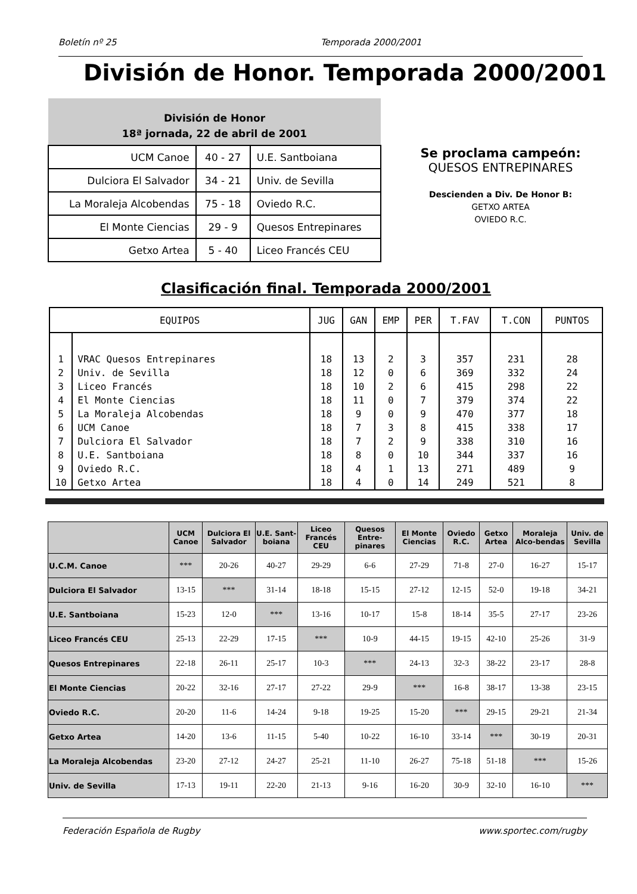Boletín nº 25 Temporada 2000/2001
División de Honor. Temporada 2000/2001
| División de Honor 18ª jornada, 22 de abril de 2001 | | |
| --- | --- | --- |
| UCM Canoe | 40 - 27 | U.E. Santboiana |
| Dulciora El Salvador | 34 - 21 | Univ. de Sevilla |
| La Moraleja Alcobendas | 75 - 18 | Oviedo R.C. |
| El Monte Ciencias | 29 - 9 | Quesos Entrepinares |
| Getxo Artea | 5 - 40 | Liceo Francés CEU |
Se proclama campeón:
QUESOS ENTREPINARES
Descienden a Div. De Honor B:
GETXO ARTEA
OVIEDO R.C.
Clasificación final. Temporada 2000/2001
| EQUIPOS | | JUG | GAN | EMP | PER | T.FAV | T.CON | PUNTOS |
| --- | --- | --- | --- | --- | --- | --- | --- | --- |
| 1 | VRAC Quesos Entrepinares | 18 | 13 | 2 | 3 | 357 | 231 | 28 |
| 2 | Univ. de Sevilla | 18 | 12 | 0 | 6 | 369 | 332 | 24 |
| 3 | Liceo Francés | 18 | 10 | 2 | 6 | 415 | 298 | 22 |
| 4 | El Monte Ciencias | 18 | 11 | 0 | 7 | 379 | 374 | 22 |
| 5 | La Moraleja Alcobendas | 18 | 9 | 0 | 9 | 470 | 377 | 18 |
| 6 | UCM Canoe | 18 | 7 | 3 | 8 | 415 | 338 | 17 |
| 7 | Dulciora El Salvador | 18 | 7 | 2 | 9 | 338 | 310 | 16 |
| 8 | U.E. Santboiana | 18 | 8 | 0 | 10 | 344 | 337 | 16 |
| 9 | Oviedo R.C. | 18 | 4 | 1 | 13 | 271 | 489 | 9 |
| 10 | Getxo Artea | 18 | 4 | 0 | 14 | 249 | 521 | 8 |
| | UCM Canoe | Dulciora El Salvador | U.E. Sant-boiana | Liceo Francés CEU | Quesos Entre-pinares | El Monte Ciencias | Oviedo R.C. | Getxo Artea | Moraleja Alco-bendas | Univ. de Sevilla |
| --- | --- | --- | --- | --- | --- | --- | --- | --- | --- | --- |
| U.C.M. Canoe | *** | 20-26 | 40-27 | 29-29 | 6-6 | 27-29 | 71-8 | 27-0 | 16-27 | 15-17 |
| Dulciora El Salvador | 13-15 | *** | 31-14 | 18-18 | 15-15 | 27-12 | 12-15 | 52-0 | 19-18 | 34-21 |
| U.E. Santboiana | 15-23 | 12-0 | *** | 13-16 | 10-17 | 15-8 | 18-14 | 35-5 | 27-17 | 23-26 |
| Liceo Francés CEU | 25-13 | 22-29 | 17-15 | *** | 10-9 | 44-15 | 19-15 | 42-10 | 25-26 | 31-9 |
| Quesos Entrepinares | 22-18 | 26-11 | 25-17 | 10-3 | *** | 24-13 | 32-3 | 38-22 | 23-17 | 28-8 |
| El Monte Ciencias | 20-22 | 32-16 | 27-17 | 27-22 | 29-9 | *** | 16-8 | 38-17 | 13-38 | 23-15 |
| Oviedo R.C. | 20-20 | 11-6 | 14-24 | 9-18 | 19-25 | 15-20 | *** | 29-15 | 29-21 | 21-34 |
| Getxo Artea | 14-20 | 13-6 | 11-15 | 5-40 | 10-22 | 16-10 | 33-14 | *** | 30-19 | 20-31 |
| La Moraleja Alcobendas | 23-20 | 27-12 | 24-27 | 25-21 | 11-10 | 26-27 | 75-18 | 51-18 | *** | 15-26 |
| Univ. de Sevilla | 17-13 | 19-11 | 22-20 | 21-13 | 9-16 | 16-20 | 30-9 | 32-10 | 16-10 | *** |
Federación Española de Rugby www.sportec.com/rugby